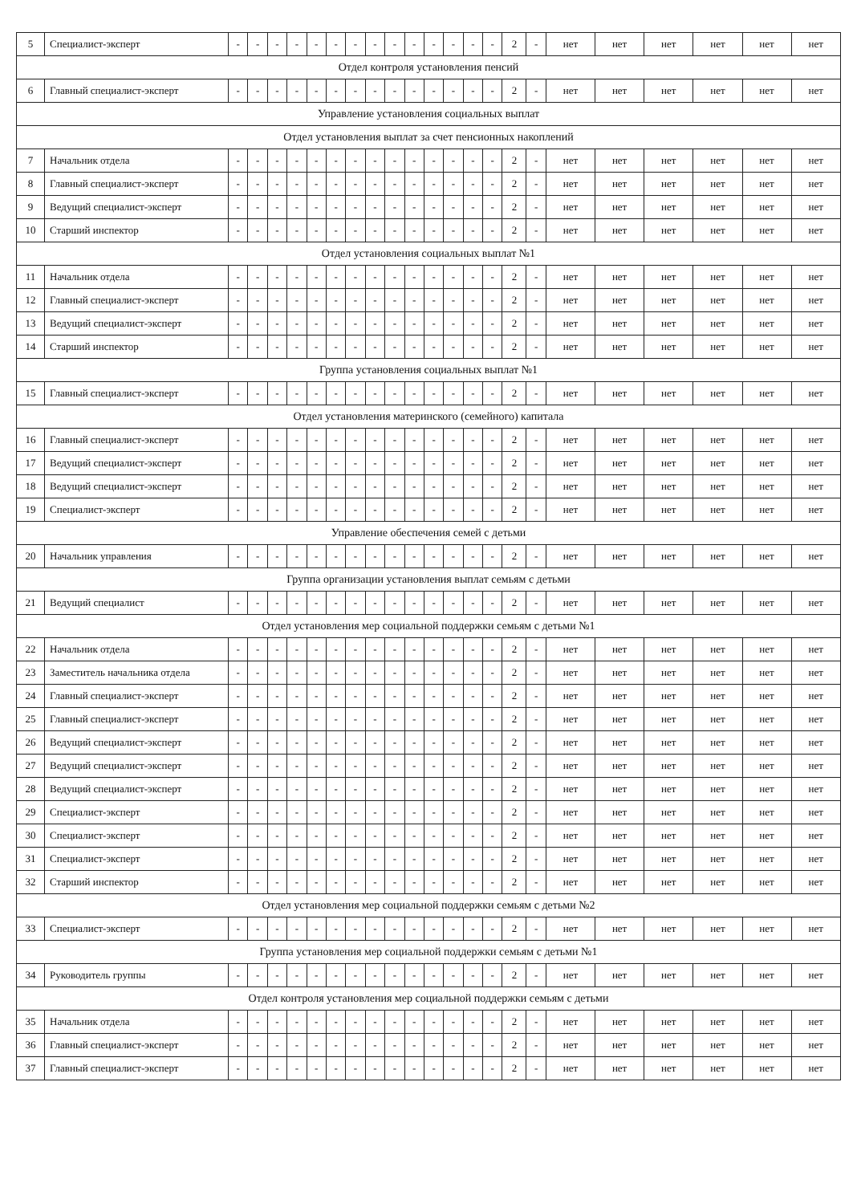| 5 | Специалист-эксперт | - | - | - | - | - | - | - | - | - | - | - | - | - | - | 2 | - | нет | нет | нет | нет | нет | нет |
| Отдел контроля установления пенсий | | | | | | | | | | | | | | | | | | | | | | | |
| 6 | Главный специалист-эксперт | - | - | - | - | - | - | - | - | - | - | - | - | - | - | 2 | - | нет | нет | нет | нет | нет | нет |
| Управление установления социальных выплат | | | | | | | | | | | | | | | | | | | | | | | |
| Отдел установления выплат за счет пенсионных накоплений | | | | | | | | | | | | | | | | | | | | | | | |
| 7 | Начальник отдела | - | - | - | - | - | - | - | - | - | - | - | - | - | - | 2 | - | нет | нет | нет | нет | нет | нет |
| 8 | Главный специалист-эксперт | - | - | - | - | - | - | - | - | - | - | - | - | - | - | 2 | - | нет | нет | нет | нет | нет | нет |
| 9 | Ведущий специалист-эксперт | - | - | - | - | - | - | - | - | - | - | - | - | - | - | 2 | - | нет | нет | нет | нет | нет | нет |
| 10 | Старший инспектор | - | - | - | - | - | - | - | - | - | - | - | - | - | - | 2 | - | нет | нет | нет | нет | нет | нет |
| Отдел установления социальных выплат №1 | | | | | | | | | | | | | | | | | | | | | | | |
| 11 | Начальник отдела | - | - | - | - | - | - | - | - | - | - | - | - | - | - | 2 | - | нет | нет | нет | нет | нет | нет |
| 12 | Главный специалист-эксперт | - | - | - | - | - | - | - | - | - | - | - | - | - | - | 2 | - | нет | нет | нет | нет | нет | нет |
| 13 | Ведущий специалист-эксперт | - | - | - | - | - | - | - | - | - | - | - | - | - | - | 2 | - | нет | нет | нет | нет | нет | нет |
| 14 | Старший инспектор | - | - | - | - | - | - | - | - | - | - | - | - | - | - | 2 | - | нет | нет | нет | нет | нет | нет |
| Группа установления социальных выплат №1 | | | | | | | | | | | | | | | | | | | | | | | |
| 15 | Главный специалист-эксперт | - | - | - | - | - | - | - | - | - | - | - | - | - | - | 2 | - | нет | нет | нет | нет | нет | нет |
| Отдел установления материнского (семейного) капитала | | | | | | | | | | | | | | | | | | | | | | | |
| 16 | Главный специалист-эксперт | - | - | - | - | - | - | - | - | - | - | - | - | - | - | 2 | - | нет | нет | нет | нет | нет | нет |
| 17 | Ведущий специалист-эксперт | - | - | - | - | - | - | - | - | - | - | - | - | - | - | 2 | - | нет | нет | нет | нет | нет | нет |
| 18 | Ведущий специалист-эксперт | - | - | - | - | - | - | - | - | - | - | - | - | - | - | 2 | - | нет | нет | нет | нет | нет | нет |
| 19 | Специалист-эксперт | - | - | - | - | - | - | - | - | - | - | - | - | - | - | 2 | - | нет | нет | нет | нет | нет | нет |
| Управление обеспечения семей с детьми | | | | | | | | | | | | | | | | | | | | | | | |
| 20 | Начальник управления | - | - | - | - | - | - | - | - | - | - | - | - | - | - | 2 | - | нет | нет | нет | нет | нет | нет |
| Группа организации установления выплат семьям с детьми | | | | | | | | | | | | | | | | | | | | | | | |
| 21 | Ведущий специалист | - | - | - | - | - | - | - | - | - | - | - | - | - | - | 2 | - | нет | нет | нет | нет | нет | нет |
| Отдел установления мер социальной поддержки семьям с детьми №1 | | | | | | | | | | | | | | | | | | | | | | | |
| 22 | Начальник отдела | - | - | - | - | - | - | - | - | - | - | - | - | - | - | 2 | - | нет | нет | нет | нет | нет | нет |
| 23 | Заместитель начальника отдела | - | - | - | - | - | - | - | - | - | - | - | - | - | - | 2 | - | нет | нет | нет | нет | нет | нет |
| 24 | Главный специалист-эксперт | - | - | - | - | - | - | - | - | - | - | - | - | - | - | 2 | - | нет | нет | нет | нет | нет | нет |
| 25 | Главный специалист-эксперт | - | - | - | - | - | - | - | - | - | - | - | - | - | - | 2 | - | нет | нет | нет | нет | нет | нет |
| 26 | Ведущий специалист-эксперт | - | - | - | - | - | - | - | - | - | - | - | - | - | - | 2 | - | нет | нет | нет | нет | нет | нет |
| 27 | Ведущий специалист-эксперт | - | - | - | - | - | - | - | - | - | - | - | - | - | - | 2 | - | нет | нет | нет | нет | нет | нет |
| 28 | Ведущий специалист-эксперт | - | - | - | - | - | - | - | - | - | - | - | - | - | - | 2 | - | нет | нет | нет | нет | нет | нет |
| 29 | Специалист-эксперт | - | - | - | - | - | - | - | - | - | - | - | - | - | - | 2 | - | нет | нет | нет | нет | нет | нет |
| 30 | Специалист-эксперт | - | - | - | - | - | - | - | - | - | - | - | - | - | - | 2 | - | нет | нет | нет | нет | нет | нет |
| 31 | Специалист-эксперт | - | - | - | - | - | - | - | - | - | - | - | - | - | - | 2 | - | нет | нет | нет | нет | нет | нет |
| 32 | Старший инспектор | - | - | - | - | - | - | - | - | - | - | - | - | - | - | 2 | - | нет | нет | нет | нет | нет | нет |
| Отдел установления мер социальной поддержки семьям с детьми №2 | | | | | | | | | | | | | | | | | | | | | | | |
| 33 | Специалист-эксперт | - | - | - | - | - | - | - | - | - | - | - | - | - | - | 2 | - | нет | нет | нет | нет | нет | нет |
| Группа установления мер социальной поддержки семьям с детьми №1 | | | | | | | | | | | | | | | | | | | | | | | |
| 34 | Руководитель группы | - | - | - | - | - | - | - | - | - | - | - | - | - | - | 2 | - | нет | нет | нет | нет | нет | нет |
| Отдел контроля установления мер социальной поддержки семьям с детьми | | | | | | | | | | | | | | | | | | | | | | | |
| 35 | Начальник отдела | - | - | - | - | - | - | - | - | - | - | - | - | - | - | 2 | - | нет | нет | нет | нет | нет | нет |
| 36 | Главный специалист-эксперт | - | - | - | - | - | - | - | - | - | - | - | - | - | - | 2 | - | нет | нет | нет | нет | нет | нет |
| 37 | Главный специалист-эксперт | - | - | - | - | - | - | - | - | - | - | - | - | - | - | 2 | - | нет | нет | нет | нет | нет | нет |